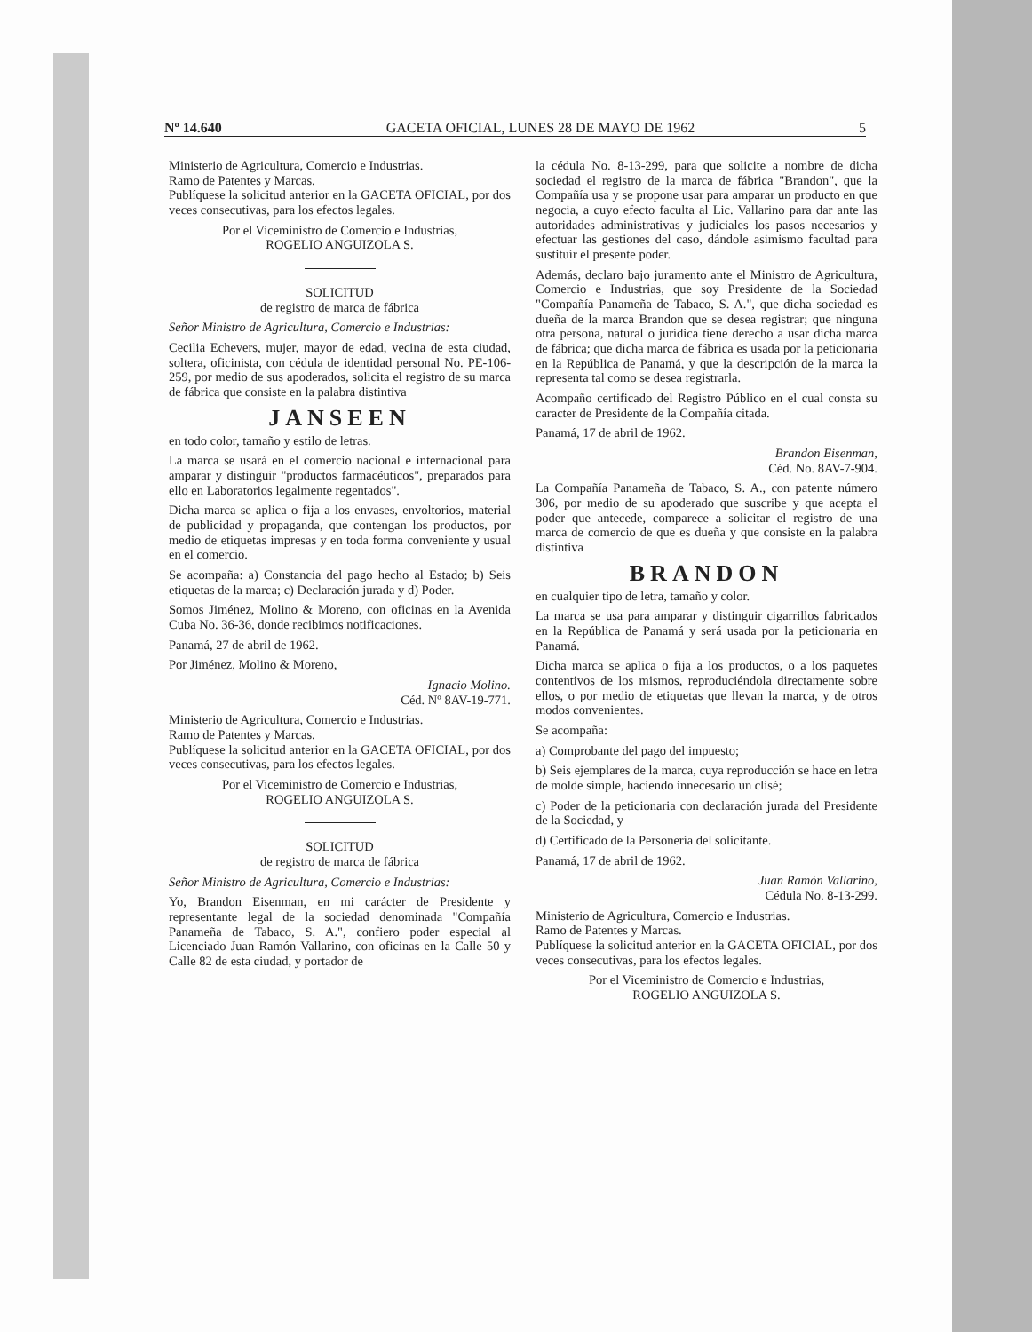Nº 14.640 GACETA OFICIAL, LUNES 28 DE MAYO DE 1962 5
Ministerio de Agricultura, Comercio e Industrias.
Ramo de Patentes y Marcas.
Publíquese la solicitud anterior en la GACETA OFICIAL, por dos veces consecutivas, para los efectos legales.
Por el Viceministro de Comercio e Industrias,
ROGELIO ANGUIZOLA S.
SOLICITUD
de registro de marca de fábrica
Señor Ministro de Agricultura, Comercio e Industrias:
Cecilia Echevers, mujer, mayor de edad, vecina de esta ciudad, soltera, oficinista, con cédula de identidad personal No. PE-106-259, por medio de sus apoderados, solicita el registro de su marca de fábrica que consiste en la palabra distintiva
JANSEEN
en todo color, tamaño y estilo de letras.
La marca se usará en el comercio nacional e internacional para amparar y distinguir "productos farmacéuticos", preparados para ello en Laboratorios legalmente regentados".
Dicha marca se aplica o fija a los envases, envoltorios, material de publicidad y propaganda, que contengan los productos, por medio de etiquetas impresas y en toda forma conveniente y usual en el comercio.
Se acompaña: a) Constancia del pago hecho al Estado; b) Seis etiquetas de la marca; c) Declaración jurada y d) Poder.
Somos Jiménez, Molino & Moreno, con oficinas en la Avenida Cuba No. 36-36, donde recibimos notificaciones.
Panamá, 27 de abril de 1962.
Por Jiménez, Molino & Moreno,
Ignacio Molino.
Céd. Nº 8AV-19-771.
Ministerio de Agricultura, Comercio e Industrias.
Ramo de Patentes y Marcas.
Publíquese la solicitud anterior en la GACETA OFICIAL, por dos veces consecutivas, para los efectos legales.
Por el Viceministro de Comercio e Industrias,
ROGELIO ANGUIZOLA S.
SOLICITUD
de registro de marca de fábrica
Señor Ministro de Agricultura, Comercio e Industrias:
Yo, Brandon Eisenman, en mi carácter de Presidente y representante legal de la sociedad denominada "Compañía Panameña de Tabaco, S. A.", confiero poder especial al Licenciado Juan Ramón Vallarino, con oficinas en la Calle 50 y Calle 82 de esta ciudad, y portador de
la cédula No. 8-13-299, para que solicite a nombre de dicha sociedad el registro de la marca de fábrica "Brandon", que la Compañía usa y se propone usar para amparar un producto en que negocia, a cuyo efecto faculta al Lic. Vallarino para dar ante las autoridades administrativas y judiciales los pasos necesarios y efectuar las gestiones del caso, dándole asimismo facultad para sustituír el presente poder.
Además, declaro bajo juramento ante el Ministro de Agricultura, Comercio e Industrias, que soy Presidente de la Sociedad "Compañía Panameña de Tabaco, S. A.", que dicha sociedad es dueña de la marca Brandon que se desea registrar; que ninguna otra persona, natural o jurídica tiene derecho a usar dicha marca de fábrica; que dicha marca de fábrica es usada por la peticionaria en la República de Panamá, y que la descripción de la marca la representa tal como se desea registrarla.
Acompaño certificado del Registro Público en el cual consta su caracter de Presidente de la Compañía citada.
Panamá, 17 de abril de 1962.
Brandon Eisenman,
Céd. No. 8AV-7-904.
La Compañía Panameña de Tabaco, S. A., con patente número 306, por medio de su apoderado que suscribe y que acepta el poder que antecede, comparece a solicitar el registro de una marca de comercio de que es dueña y que consiste en la palabra distintiva
BRANDON
en cualquier tipo de letra, tamaño y color.
La marca se usa para amparar y distinguir cigarrillos fabricados en la República de Panamá y será usada por la peticionaria en Panamá.
Dicha marca se aplica o fija a los productos, o a los paquetes contentivos de los mismos, reproduciéndola directamente sobre ellos, o por medio de etiquetas que llevan la marca, y de otros modos convenientes.
Se acompaña:
a) Comprobante del pago del impuesto;
b) Seis ejemplares de la marca, cuya reproducción se hace en letra de molde simple, haciendo innecesario un clisé;
c) Poder de la peticionaria con declaración jurada del Presidente de la Sociedad, y
d) Certificado de la Personería del solicitante.
Panamá, 17 de abril de 1962.
Juan Ramón Vallarino,
Cédula No. 8-13-299.
Ministerio de Agricultura, Comercio e Industrias.
Ramo de Patentes y Marcas.
Publíquese la solicitud anterior en la GACETA OFICIAL, por dos veces consecutivas, para los efectos legales.
Por el Viceministro de Comercio e Industrias,
ROGELIO ANGUIZOLA S.